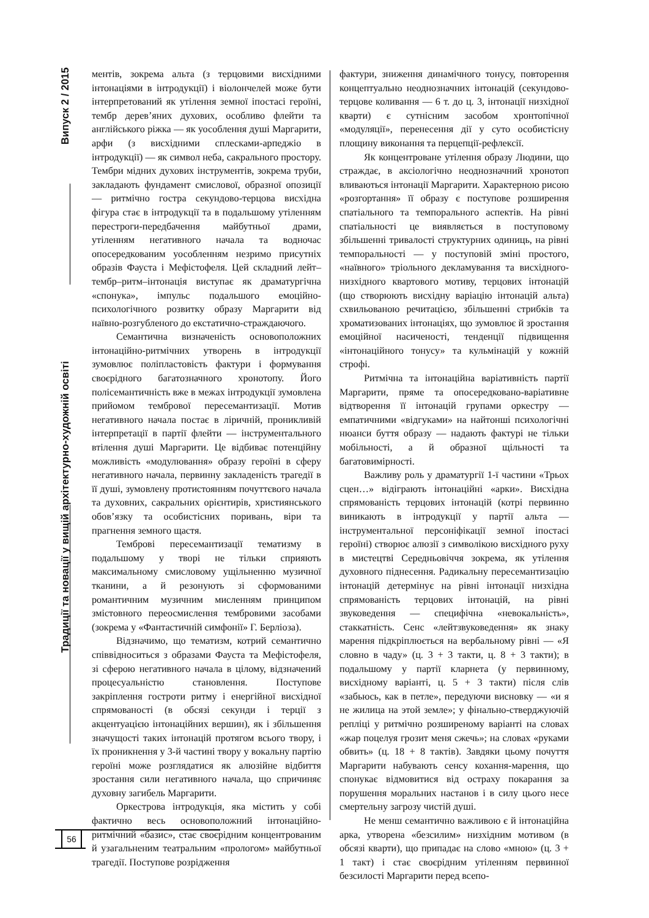Випуск 2 / 2015
Традиції та новації у вищій архітектурно-художній освіті
ментів, зокрема альта (з терцовими висхідними інтонаціями в інтродукції) і віолончелей може бути інтерпретований як утілення земної іпостасі героїні, тембр дерев’яних духових, особливо флейти та англійського ріжка — як уособлення душі Маргарити, арфи (з висхідними сплесками-арпеджіо в інтродукції) — як символ неба, сакрального простору. Тембри мідних духових інструментів, зокрема труби, закладають фундамент смислової, образної опозиції — ритмічно гостра секундово-терцова висхідна фігура стає в інтродукції та в подальшому утіленням перестроги-передбачення майбутньої драми, утіленням негативного начала та водночас опосередкованим уособленням незримо присутніх образів Фауста і Мефістофеля. Цей складний лейт–тембр–ритм–інтонація виступає як драматургічна «спонука», імпульс подальшого емоційно-психологічного розвитку образу Маргарити від наївно-розгубленого до екстатично-страждаючого.
Семантична визначеність основоположних інтонаційно-ритмічних утворень в інтродукції зумовлює поліпластовість фактури і формування своєрідного багатозначного хронотопу. Його полісемантичність вже в межах інтродукції зумовлена прийомом тембрової пересемантизації. Мотив негативного начала постає в ліричній, проникливій інтерпретації в партії флейти — інструментального втілення душі Маргарити. Це відбиває потенційну можливість «модулювання» образу героїні в сферу негативного начала, первинну закладеність трагедії в її душі, зумовлену протистоянням почуттєвого начала та духовних, сакральних орієнтирів, християнського обов’язку та особистісних поривань, віри та прагнення земного щастя.
Темброві пересемантизації тематизму в подальшому у творі не тільки сприяють максимальному смисловому ущільненню музичної тканини, а й резонують зі сформованими романтичним музичним мисленням принципом змістовного переосмислення тембровими засобами (зокрема у «Фантастичній симфонії» Г. Берліоза).
Відзначимо, що тематизм, котрий семантично співвідноситься з образами Фауста та Мефістофеля, зі сферою негативного начала в цілому, відзначений процесуальністю становлення. Поступове закріплення гостроти ритму і енергійної висхідної спрямованості (в обсязі секунди і терції з акцентуацією інтонаційних вершин), як і збільшення значущості таких інтонацій протягом всього твору, і їх проникнення у 3-й частині твору у вокальну партію героїні може розглядатися як алюзійне відбиття зростання сили негативного начала, що спричиняє духовну загибель Маргарити.
Оркестрова інтродукція, яка містить у собі фактично весь основоположний інтонаційно-ритмічний «базис», стає своєрідним концентрованим й узагальненим театральним «прологом» майбутньої трагедії. Поступове розрідження
фактури, зниження динамічного тонусу, повторення концептуально неоднозначних інтонацій (секундово-терцове коливання — 6 т. до ц. 3, інтонації низхідної кварти) є сутнісним засобом хронтопічної «модуляції», перенесення дії у суто особистісну площину виконання та перцепції-рефлексії.
Як концентроване утілення образу Людини, що страждає, в аксіологічно неоднозначний хронотоп вливаються інтонації Маргарити. Характерною рисою «розгортання» її образу є поступове розширення спатіального та темпорального аспектів. На рівні спатіальності це виявляється в поступовому збільшенні тривалості структурних одиниць, на рівні темпоральності — у поступовій зміні простого, «наївного» тріольного декламування та висхідного-низхідного квартового мотиву, терцових інтонацій (що створюють висхідну варіацію інтонацій альта) схвильованою речитацією, збільшенні стрибків та хроматизованих інтонаціях, що зумовлює й зростання емоційної насиченості, тенденції підвищення «інтонаційного тонусу» та кульмінацій у кожній строфі.
Ритмічна та інтонаційна варіативність партії Маргарити, пряме та опосередковано-варіативне відтворення її інтонацій групами оркестру — емпатичними «відгуками» на найтонші психологічні нюанси буття образу — надають фактурі не тільки мобільності, а й образної щільності та багатовимірності.
Важливу роль у драматургії 1-ї частини «Трьох сцен…» відіграють інтонаційні «арки». Висхідна спрямованість терцових інтонацій (котрі первинно виникають в інтродукції у партії альта — інструментальної персоніфікації земної іпостасі героїні) створює алюзії з символікою висхідного руху в мистецтві Середньовіччя зокрема, як утілення духовного піднесення. Радикальну пересемантизацію інтонацій детермінує на рівні інтонації низхідна спрямованість терцових інтонацій, на рівні звуковедення — специфічна «невокальність», стаккатність. Сенс «лейтзвуковедення» як знаку марення підкріплюється на вербальному рівні — «Я словно в чаду» (ц. 3 + 3 такти, ц. 8 + 3 такти); в подальшому у партії кларнета (у первинному, висхідному варіанті, ц. 5 + 3 такти) після слів «забьюсь, как в петле», передуючи висновку — «и я не жилица на этой земле»; у фінально-стверджуючій репліці у ритмічно розширеному варіанті на словах «жар поцелуя грозит меня сжечь»; на словах «руками обвить» (ц. 18 + 8 тактів). Завдяки цьому почуття Маргарити набувають сенсу кохання-марення, що спонукає відмовитися від остраху покарання за порушення моральних настанов і в силу цього несе смертельну загрозу чистій душі.
Не менш семантично важливою є й інтонаційна арка, утворена «безсилим» низхідним мотивом (в обсязі кварти), що припадає на слово «мною» (ц. 3 + 1 такт) і стає своєрідним утіленням первинної безсилості Маргарити перед всепо-
56